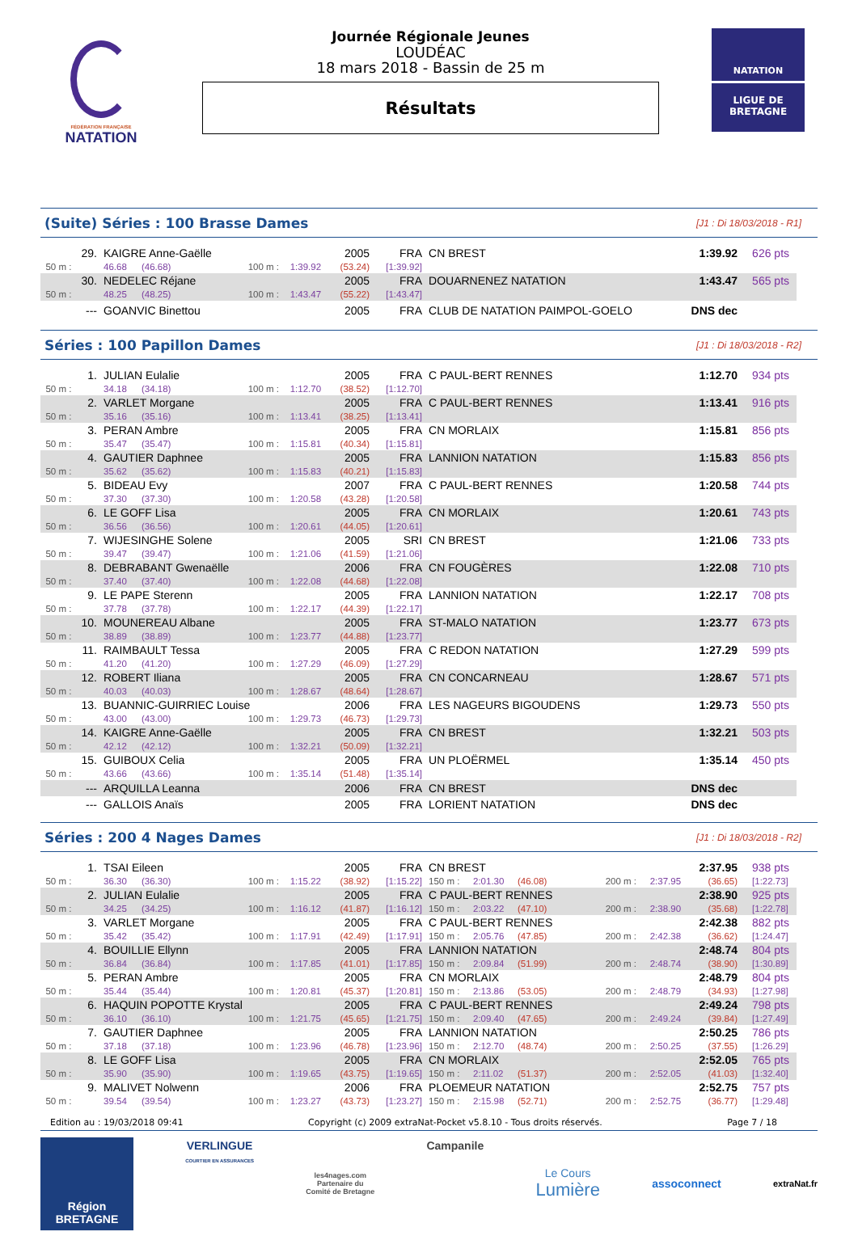FÉDÉRATION FRANÇAISE
NATATION
Journée Régionale Jeunes
LOUDÉAC
18 mars 2018 - Bassin de 25 m
Résultats
NATATION
LIGUE DE
BRETAGNE
(Suite) Séries : 100 Brasse Dames
[J1 : Di 18/03/2018 - R1]
| 29. | KAIGRE Anne-Gaëlle | | | | 2005 | FRA | CN BREST | 1:39.92 | 626 pts |
| 50 m : | 46.68 | (46.68) | 100 m : | 1:39.92 | (53.24) | [1:39.92] | | | |
| 30. | NEDELEC Réjane | | | | 2005 | FRA | DOUARNENEZ NATATION | 1:43.47 | 565 pts |
| 50 m : | 48.25 | (48.25) | 100 m : | 1:43.47 | (55.22) | [1:43.47] | | | |
| --- | GOANVIC Binettou | | | | 2005 | FRA | CLUB DE NATATION PAIMPOL-GOELO | DNS dec | |
Séries : 100 Papillon Dames
[J1 : Di 18/03/2018 - R2]
| 1. | JULIAN Eulalie | | | | 2005 | FRA | C PAUL-BERT RENNES | 1:12.70 | 934 pts |
| 50 m : | 34.18 | (34.18) | 100 m : | 1:12.70 | (38.52) | [1:12.70] | | | |
| 2. | VARLET Morgane | | | | 2005 | FRA | C PAUL-BERT RENNES | 1:13.41 | 916 pts |
| 50 m : | 35.16 | (35.16) | 100 m : | 1:13.41 | (38.25) | [1:13.41] | | | |
| 3. | PERAN Ambre | | | | 2005 | FRA | CN MORLAIX | 1:15.81 | 856 pts |
| 50 m : | 35.47 | (35.47) | 100 m : | 1:15.81 | (40.34) | [1:15.81] | | | |
| 4. | GAUTIER Daphnee | | | | 2005 | FRA | LANNION NATATION | 1:15.83 | 856 pts |
| 50 m : | 35.62 | (35.62) | 100 m : | 1:15.83 | (40.21) | [1:15.83] | | | |
| 5. | BIDEAU Evy | | | | 2007 | FRA | C PAUL-BERT RENNES | 1:20.58 | 744 pts |
| 50 m : | 37.30 | (37.30) | 100 m : | 1:20.58 | (43.28) | [1:20.58] | | | |
| 6. | LE GOFF Lisa | | | | 2005 | FRA | CN MORLAIX | 1:20.61 | 743 pts |
| 50 m : | 36.56 | (36.56) | 100 m : | 1:20.61 | (44.05) | [1:20.61] | | | |
| 7. | WIJESINGHE Solene | | | | 2005 | SRI | CN BREST | 1:21.06 | 733 pts |
| 50 m : | 39.47 | (39.47) | 100 m : | 1:21.06 | (41.59) | [1:21.06] | | | |
| 8. | DEBRABANT Gwenaëlle | | | | 2006 | FRA | CN FOUGÈRES | 1:22.08 | 710 pts |
| 50 m : | 37.40 | (37.40) | 100 m : | 1:22.08 | (44.68) | [1:22.08] | | | |
| 9. | LE PAPE Sterenn | | | | 2005 | FRA | LANNION NATATION | 1:22.17 | 708 pts |
| 50 m : | 37.78 | (37.78) | 100 m : | 1:22.17 | (44.39) | [1:22.17] | | | |
| 10. | MOUNEREAU Albane | | | | 2005 | FRA | ST-MALO NATATION | 1:23.77 | 673 pts |
| 50 m : | 38.89 | (38.89) | 100 m : | 1:23.77 | (44.88) | [1:23.77] | | | |
| 11. | RAIMBAULT Tessa | | | | 2005 | FRA | C REDON NATATION | 1:27.29 | 599 pts |
| 50 m : | 41.20 | (41.20) | 100 m : | 1:27.29 | (46.09) | [1:27.29] | | | |
| 12. | ROBERT Iliana | | | | 2005 | FRA | CN CONCARNEAU | 1:28.67 | 571 pts |
| 50 m : | 40.03 | (40.03) | 100 m : | 1:28.67 | (48.64) | [1:28.67] | | | |
| 13. | BUANNIC-GUIRRIEC Louise | | | | 2006 | FRA | LES NAGEURS BIGOUDENS | 1:29.73 | 550 pts |
| 50 m : | 43.00 | (43.00) | 100 m : | 1:29.73 | (46.73) | [1:29.73] | | | |
| 14. | KAIGRE Anne-Gaëlle | | | | 2005 | FRA | CN BREST | 1:32.21 | 503 pts |
| 50 m : | 42.12 | (42.12) | 100 m : | 1:32.21 | (50.09) | [1:32.21] | | | |
| 15. | GUIBOUX Celia | | | | 2005 | FRA | UN PLOËRMEL | 1:35.14 | 450 pts |
| 50 m : | 43.66 | (43.66) | 100 m : | 1:35.14 | (51.48) | [1:35.14] | | | |
| --- | ARQUILLA Leanna | | | | 2006 | FRA | CN BREST | DNS dec | |
| --- | GALLOIS Anaïs | | | | 2005 | FRA | LORIENT NATATION | DNS dec | |
Séries : 200 4 Nages Dames
[J1 : Di 18/03/2018 - R2]
| 1. | TSAI Eileen | | | | 2005 | FRA | CN BREST | | | | | 2:37.95 | 938 pts |
| 50 m : | 36.30 | (36.30) | 100 m : | 1:15.22 | (38.92) | [1:15.22] | 150 m : | 2:01.30 | (46.08) | 200 m : | 2:37.95 | (36.65) | [1:22.73] |
| 2. | JULIAN Eulalie | | | | 2005 | FRA | C PAUL-BERT RENNES | | | | | 2:38.90 | 925 pts |
| 50 m : | 34.25 | (34.25) | 100 m : | 1:16.12 | (41.87) | [1:16.12] | 150 m : | 2:03.22 | (47.10) | 200 m : | 2:38.90 | (35.68) | [1:22.78] |
| 3. | VARLET Morgane | | | | 2005 | FRA | C PAUL-BERT RENNES | | | | | 2:42.38 | 882 pts |
| 50 m : | 35.42 | (35.42) | 100 m : | 1:17.91 | (42.49) | [1:17.91] | 150 m : | 2:05.76 | (47.85) | 200 m : | 2:42.38 | (36.62) | [1:24.47] |
| 4. | BOUILLIE Ellynn | | | | 2005 | FRA | LANNION NATATION | | | | | 2:48.74 | 804 pts |
| 50 m : | 36.84 | (36.84) | 100 m : | 1:17.85 | (41.01) | [1:17.85] | 150 m : | 2:09.84 | (51.99) | 200 m : | 2:48.74 | (38.90) | [1:30.89] |
| 5. | PERAN Ambre | | | | 2005 | FRA | CN MORLAIX | | | | | 2:48.79 | 804 pts |
| 50 m : | 35.44 | (35.44) | 100 m : | 1:20.81 | (45.37) | [1:20.81] | 150 m : | 2:13.86 | (53.05) | 200 m : | 2:48.79 | (34.93) | [1:27.98] |
| 6. | HAQUIN POPOTTE Krystal | | | | 2005 | FRA | C PAUL-BERT RENNES | | | | | 2:49.24 | 798 pts |
| 50 m : | 36.10 | (36.10) | 100 m : | 1:21.75 | (45.65) | [1:21.75] | 150 m : | 2:09.40 | (47.65) | 200 m : | 2:49.24 | (39.84) | [1:27.49] |
| 7. | GAUTIER Daphnee | | | | 2005 | FRA | LANNION NATATION | | | | | 2:50.25 | 786 pts |
| 50 m : | 37.18 | (37.18) | 100 m : | 1:23.96 | (46.78) | [1:23.96] | 150 m : | 2:12.70 | (48.74) | 200 m : | 2:50.25 | (37.55) | [1:26.29] |
| 8. | LE GOFF Lisa | | | | 2005 | FRA | CN MORLAIX | | | | | 2:52.05 | 765 pts |
| 50 m : | 35.90 | (35.90) | 100 m : | 1:19.65 | (43.75) | [1:19.65] | 150 m : | 2:11.02 | (51.37) | 200 m : | 2:52.05 | (41.03) | [1:32.40] |
| 9. | MALIVET Nolwenn | | | | 2006 | FRA | PLOEMEUR NATATION | | | | | 2:52.75 | 757 pts |
| 50 m : | 39.54 | (39.54) | 100 m : | 1:23.27 | (43.73) | [1:23.27] | 150 m : | 2:15.98 | (52.71) | 200 m : | 2:52.75 | (36.77) | [1:29.48] |
Edition au : 19/03/2018 09:41 Copyright (c) 2009 extraNat-Pocket v5.8.10 - Tous droits réservés. Page 7 / 18
Région
BRETAGNE
VERLINGUE
COURTIER EN ASSURANCES
les4nages.com
Partenaire du
Comité de Bretagne
Campanile
Le Cours
Lumière
assoconnect
extraNat.fr